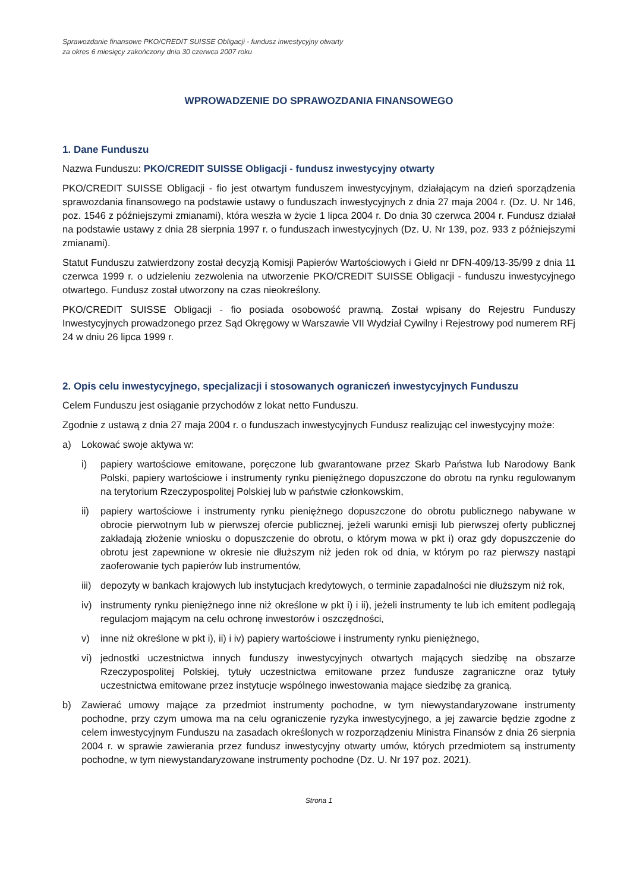Sprawozdanie finansowe PKO/CREDIT SUISSE Obligacji - fundusz inwestycyjny otwarty
za okres 6 miesięcy zakończony dnia 30 czerwca 2007 roku
WPROWADZENIE DO SPRAWOZDANIA FINANSOWEGO
1. Dane Funduszu
Nazwa Funduszu: PKO/CREDIT SUISSE Obligacji - fundusz inwestycyjny otwarty
PKO/CREDIT SUISSE Obligacji - fio jest otwartym funduszem inwestycyjnym, działającym na dzień sporządzenia sprawozdania finansowego na podstawie ustawy o funduszach inwestycyjnych z dnia 27 maja 2004 r. (Dz. U. Nr 146, poz. 1546 z późniejszymi zmianami), która weszła w życie 1 lipca 2004 r. Do dnia 30 czerwca 2004 r. Fundusz działał na podstawie ustawy z dnia 28 sierpnia 1997 r. o funduszach inwestycyjnych (Dz. U. Nr 139, poz. 933 z późniejszymi zmianami).
Statut Funduszu zatwierdzony został decyzją Komisji Papierów Wartościowych i Giełd nr DFN-409/13-35/99 z dnia 11 czerwca 1999 r. o udzieleniu zezwolenia na utworzenie PKO/CREDIT SUISSE Obligacji - funduszu inwestycyjnego otwartego. Fundusz został utworzony na czas nieokreślony.
PKO/CREDIT SUISSE Obligacji - fio posiada osobowość prawną. Został wpisany do Rejestru Funduszy Inwestycyjnych prowadzonego przez Sąd Okręgowy w Warszawie VII Wydział Cywilny i Rejestrowy pod numerem RFj 24 w dniu 26 lipca 1999 r.
2. Opis celu inwestycyjnego, specjalizacji i stosowanych ograniczeń inwestycyjnych Funduszu
Celem Funduszu jest osiąganie przychodów z lokat netto Funduszu.
Zgodnie z ustawą z dnia 27 maja 2004 r. o funduszach inwestycyjnych Fundusz realizując cel inwestycyjny może:
a) Lokować swoje aktywa w:
i) papiery wartościowe emitowane, poręczone lub gwarantowane przez Skarb Państwa lub Narodowy Bank Polski, papiery wartościowe i instrumenty rynku pieniężnego dopuszczone do obrotu na rynku regulowanym na terytorium Rzeczypospolitej Polskiej lub w państwie członkowskim,
ii) papiery wartościowe i instrumenty rynku pieniężnego dopuszczone do obrotu publicznego nabywane w obrocie pierwotnym lub w pierwszej ofercie publicznej, jeżeli warunki emisji lub pierwszej oferty publicznej zakładają złożenie wniosku o dopuszczenie do obrotu, o którym mowa w pkt i) oraz gdy dopuszczenie do obrotu jest zapewnione w okresie nie dłuższym niż jeden rok od dnia, w którym po raz pierwszy nastąpi zaoferowanie tych papierów lub instrumentów,
iii) depozyty w bankach krajowych lub instytucjach kredytowych, o terminie zapadalności nie dłuższym niż rok,
iv) instrumenty rynku pieniężnego inne niż określone w pkt i) i ii), jeżeli instrumenty te lub ich emitent podlegają regulacjom mającym na celu ochronę inwestorów i oszczędności,
v) inne niż określone w pkt i), ii) i iv) papiery wartościowe i instrumenty rynku pieniężnego,
vi) jednostki uczestnictwa innych funduszy inwestycyjnych otwartych mających siedzibę na obszarze Rzeczypospolitej Polskiej, tytuły uczestnictwa emitowane przez fundusze zagraniczne oraz tytuły uczestnictwa emitowane przez instytucje wspólnego inwestowania mające siedzibę za granicą.
b) Zawierać umowy mające za przedmiot instrumenty pochodne, w tym niewystandaryzowane instrumenty pochodne, przy czym umowa ma na celu ograniczenie ryzyka inwestycyjnego, a jej zawarcie będzie zgodne z celem inwestycyjnym Funduszu na zasadach określonych w rozporządzeniu Ministra Finansów z dnia 26 sierpnia 2004 r. w sprawie zawierania przez fundusz inwestycyjny otwarty umów, których przedmiotem są instrumenty pochodne, w tym niewystandaryzowane instrumenty pochodne (Dz. U. Nr 197 poz. 2021).
Strona 1